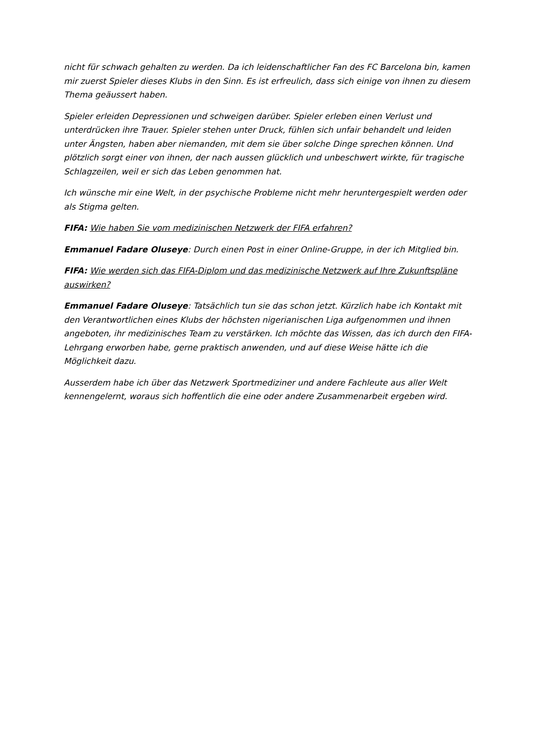nicht für schwach gehalten zu werden. Da ich leidenschaftlicher Fan des FC Barcelona bin, kamen mir zuerst Spieler dieses Klubs in den Sinn. Es ist erfreulich, dass sich einige von ihnen zu diesem Thema geäussert haben.
Spieler erleiden Depressionen und schweigen darüber. Spieler erleben einen Verlust und unterdrücken ihre Trauer. Spieler stehen unter Druck, fühlen sich unfair behandelt und leiden unter Ängsten, haben aber niemanden, mit dem sie über solche Dinge sprechen können. Und plötzlich sorgt einer von ihnen, der nach aussen glücklich und unbeschwert wirkte, für tragische Schlagzeilen, weil er sich das Leben genommen hat.
Ich wünsche mir eine Welt, in der psychische Probleme nicht mehr heruntergespielt werden oder als Stigma gelten.
FIFA: Wie haben Sie vom medizinischen Netzwerk der FIFA erfahren?
Emmanuel Fadare Oluseye: Durch einen Post in einer Online-Gruppe, in der ich Mitglied bin.
FIFA: Wie werden sich das FIFA-Diplom und das medizinische Netzwerk auf Ihre Zukunftspläne auswirken?
Emmanuel Fadare Oluseye: Tatsächlich tun sie das schon jetzt. Kürzlich habe ich Kontakt mit den Verantwortlichen eines Klubs der höchsten nigerianischen Liga aufgenommen und ihnen angeboten, ihr medizinisches Team zu verstärken. Ich möchte das Wissen, das ich durch den FIFA-Lehrgang erworben habe, gerne praktisch anwenden, und auf diese Weise hätte ich die Möglichkeit dazu.
Ausserdem habe ich über das Netzwerk Sportmediziner und andere Fachleute aus aller Welt kennengelernt, woraus sich hoffentlich die eine oder andere Zusammenarbeit ergeben wird.